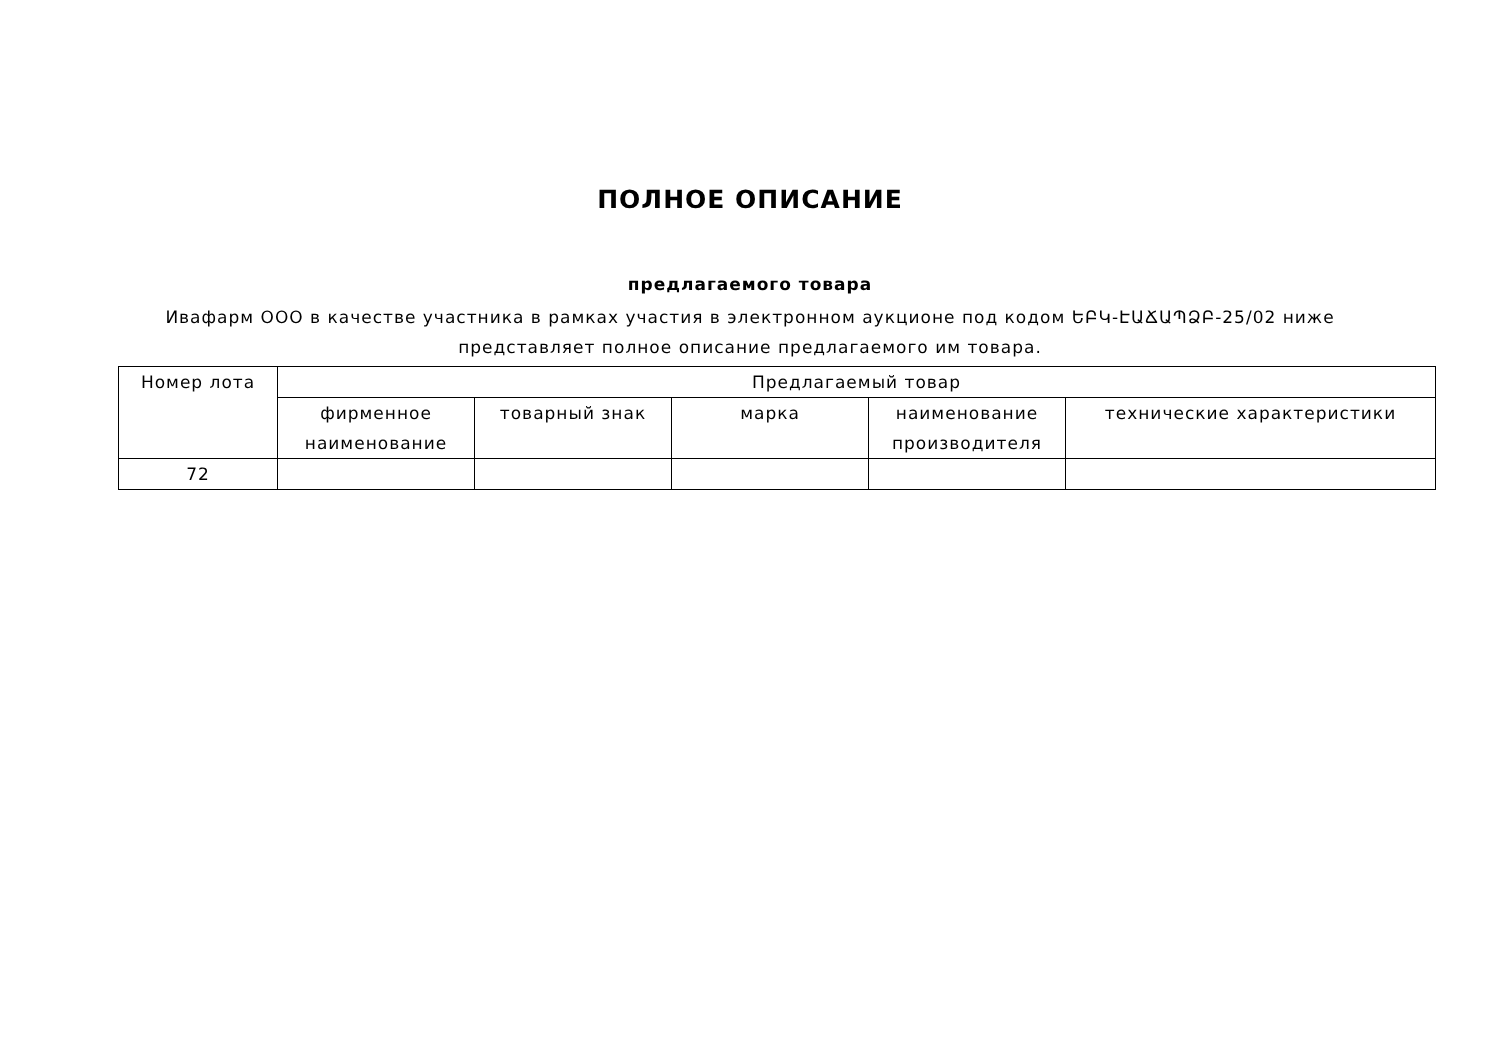ПОЛНОЕ ОПИСАНИЕ
предлагаемого товара
Ивафарм ООО в качестве участника в рамках участия в электронном аукционе под кодом ԵԲԿ-ԷԱՃԱՊՁԲ-25/02 ниже представляет полное описание предлагаемого им товара.
| Номер лота | Предлагаемый товар | | | | |
| --- | --- | --- | --- | --- | --- |
| | фирменное наименование | товарный знак | марка | наименование производителя | технические характеристики |
| 72 | | | | | |